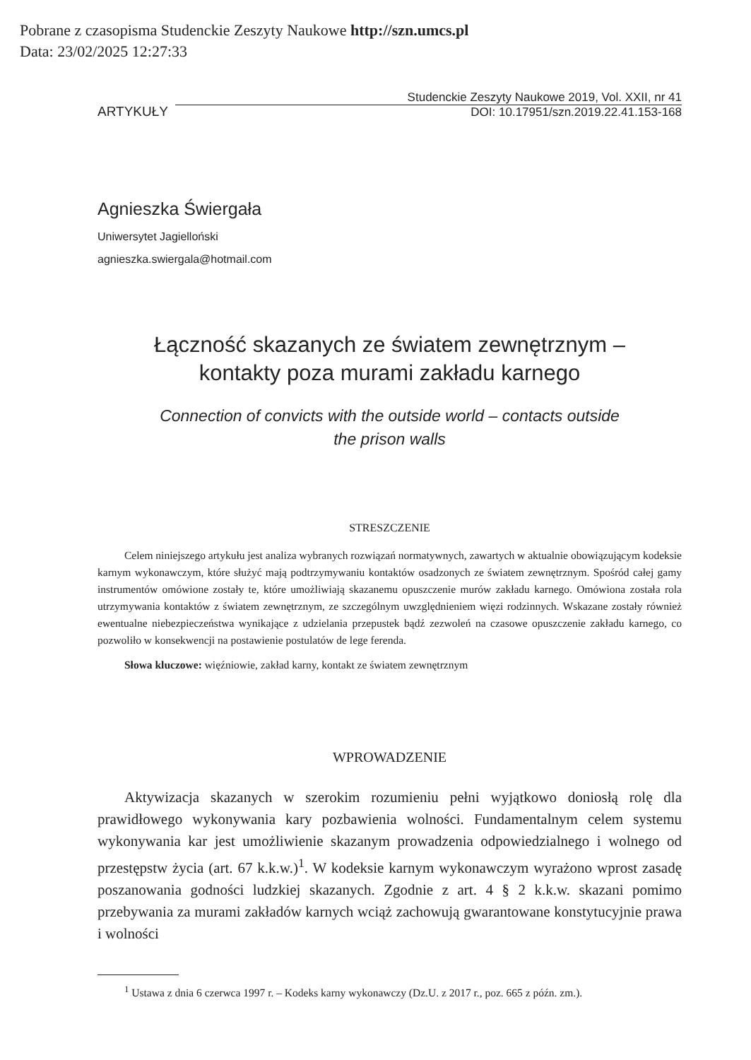Pobrane z czasopisma Studenckie Zeszyty Naukowe http://szn.umcs.pl
Data: 23/02/2025 12:27:33
ARTYKUŁY
Studenckie Zeszyty Naukowe 2019, Vol. XXII, nr 41
DOI: 10.17951/szn.2019.22.41.153-168
Agnieszka Świergała
Uniwersytet Jagielloński
agnieszka.swiergala@hotmail.com
Łączność skazanych ze światem zewnętrznym –
kontakty poza murami zakładu karnego
Connection of convicts with the outside world – contacts outside
the prison walls
STRESZCZENIE
Celem niniejszego artykułu jest analiza wybranych rozwiązań normatywnych, zawartych w aktualnie obowiązującym kodeksie karnym wykonawczym, które służyć mają podtrzymywaniu kontaktów osadzonych ze światem zewnętrznym. Spośród całej gamy instrumentów omówione zostały te, które umożliwiają skazanemu opuszczenie murów zakładu karnego. Omówiona została rola utrzymywania kontaktów z światem zewnętrznym, ze szczególnym uwzględnieniem więzi rodzinnych. Wskazane zostały również ewentualne niebezpieczeństwa wynikające z udzielania przepustek bądź zezwoleń na czasowe opuszczenie zakładu karnego, co pozwoliło w konsekwencji na postawienie postulatów de lege ferenda.
Słowa kluczowe: więźniowie, zakład karny, kontakt ze światem zewnętrznym
WPROWADZENIE
Aktywizacja skazanych w szerokim rozumieniu pełni wyjątkowo doniosłą rolę dla prawidłowego wykonywania kary pozbawienia wolności. Fundamentalnym celem systemu wykonywania kar jest umożliwienie skazanym prowadzenia odpowiedzialnego i wolnego od przestępstw życia (art. 67 k.k.w.)<sup>1</sup>. W kodeksie karnym wykonawczym wyrażono wprost zasadę poszanowania godności ludzkiej skazanych. Zgodnie z art. 4 § 2 k.k.w. skazani pomimo przebywania za murami zakładów karnych wciąż zachowują gwarantowane konstytucyjnie prawa i wolności
<sup>1</sup> Ustawa z dnia 6 czerwca 1997 r. – Kodeks karny wykonawczy (Dz.U. z 2017 r., poz. 665 z późn. zm.).